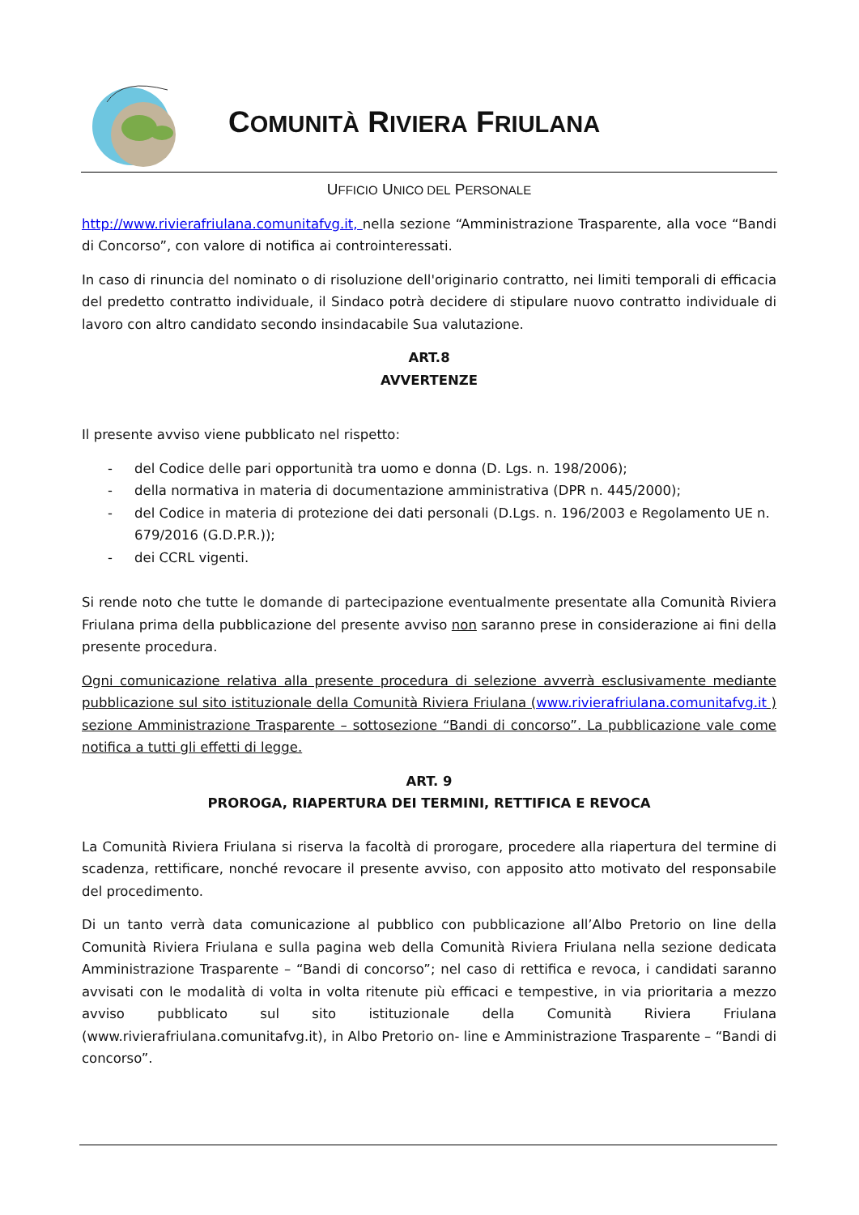COMUNITÀ RIVIERA FRIULANA
UFFICIO UNICO DEL PERSONALE
http://www.rivierafriulana.comunitafvg.it, nella sezione “Amministrazione Trasparente, alla voce “Bandi di Concorso”, con valore di notifica ai controinteressati.
In caso di rinuncia del nominato o di risoluzione dell'originario contratto, nei limiti temporali di efficacia del predetto contratto individuale, il Sindaco potrà decidere di stipulare nuovo contratto individuale di lavoro con altro candidato secondo insindacabile Sua valutazione.
ART.8
AVVERTENZE
Il presente avviso viene pubblicato nel rispetto:
- del Codice delle pari opportunità tra uomo e donna (D. Lgs. n. 198/2006);
- della normativa in materia di documentazione amministrativa (DPR n. 445/2000);
- del Codice in materia di protezione dei dati personali (D.Lgs. n. 196/2003 e Regolamento UE n. 679/2016 (G.D.P.R.));
- dei CCRL vigenti.
Si rende noto che tutte le domande di partecipazione eventualmente presentate alla Comunità Riviera Friulana prima della pubblicazione del presente avviso non saranno prese in considerazione ai fini della presente procedura.
Ogni comunicazione relativa alla presente procedura di selezione avverrà esclusivamente mediante pubblicazione sul sito istituzionale della Comunità Riviera Friulana (www.rivierafriulana.comunitafvg.it ) sezione Amministrazione Trasparente – sottosezione “Bandi di concorso”. La pubblicazione vale come notifica a tutti gli effetti di legge.
ART. 9
PROROGA, RIAPERTURA DEI TERMINI, RETTIFICA E REVOCA
La Comunità Riviera Friulana si riserva la facoltà di prorogare, procedere alla riapertura del termine di scadenza, rettificare, nonché revocare il presente avviso, con apposito atto motivato del responsabile del procedimento.
Di un tanto verrà data comunicazione al pubblico con pubblicazione all’Albo Pretorio on line della Comunità Riviera Friulana e sulla pagina web della Comunità Riviera Friulana nella sezione dedicata Amministrazione Trasparente – “Bandi di concorso”; nel caso di rettifica e revoca, i candidati saranno avvisati con le modalità di volta in volta ritenute più efficaci e tempestive, in via prioritaria a mezzo avviso pubblicato sul sito istituzionale della Comunità Riviera Friulana (www.rivierafriulana.comunitafvg.it), in Albo Pretorio on- line e Amministrazione Trasparente – “Bandi di concorso”.